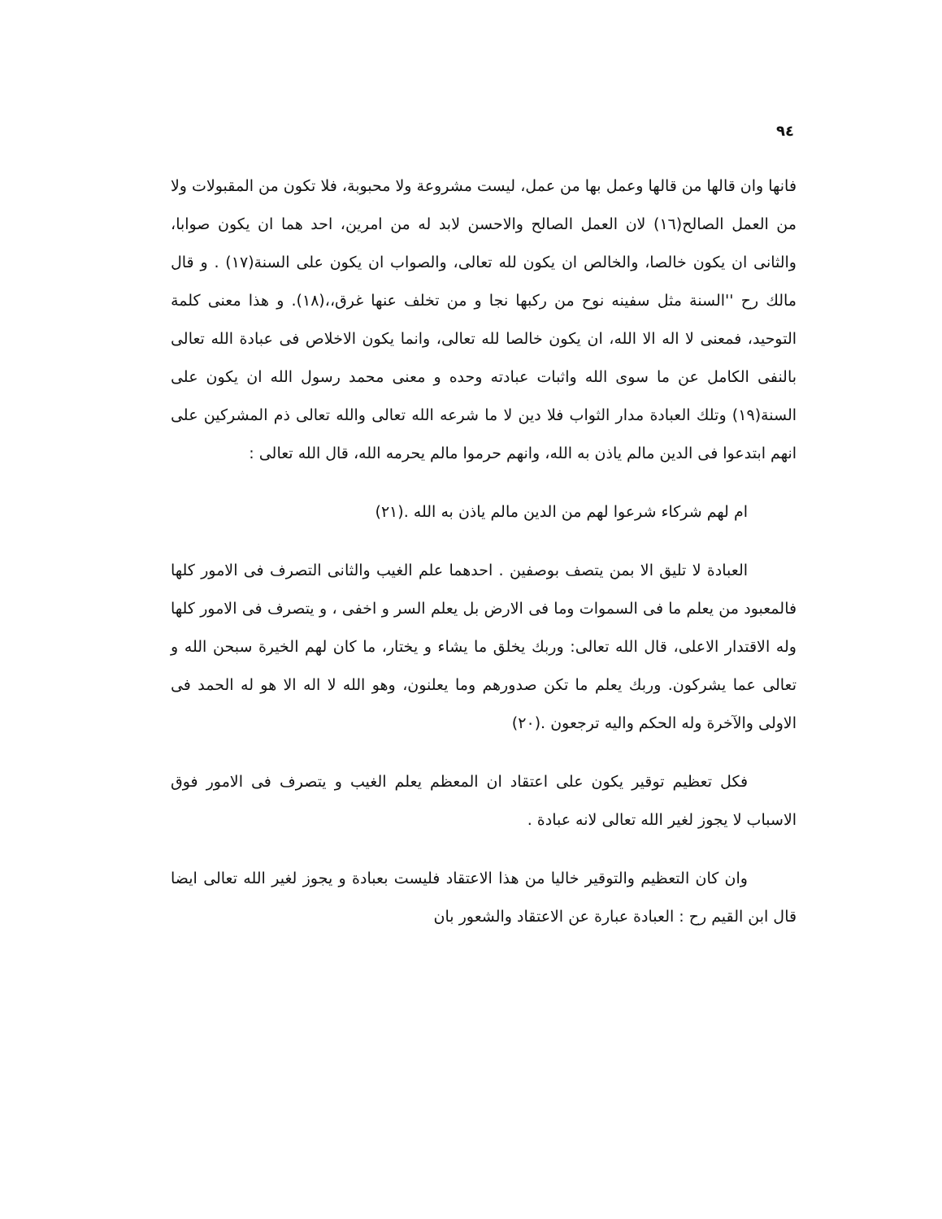٩٤
فانها وان قالها من قالها وعمل بها من عمل، ليست مشروعة ولا محبوبة، فلا تكون من المقبولات ولا من العمل الصالح(١٦) لان العمل الصالح والاحسن لابد له من امرين، احد هما ان يكون صوابا، والثانى ان يكون خالصا، والخالص ان يكون لله تعالى، والصواب ان يكون على السنة(١٧) . و قال مالك رح ''السنة مثل سفينه نوح من ركبها نجا و من تخلف عنها غرق،،(١٨). و هذا معنى كلمة التوحيد، فمعنى لا اله الا الله، ان يكون خالصا لله تعالى، وانما يكون الاخلاص فى عبادة الله تعالى بالنفى الكامل عن ما سوى الله واثبات عبادته وحده و معنى محمد رسول الله ان يكون على السنة(١٩) وتلك العبادة مدار الثواب فلا دين لا ما شرعه الله تعالى والله تعالى ذم المشركين على انهم ابتدعوا فى الدين مالم ياذن به الله، وانهم حرموا مالم يحرمه الله، قال الله تعالى :
ام لهم شركاء شرعوا لهم من الدين مالم ياذن به الله .(٢١)
العبادة لا تليق الا بمن يتصف بوصفين . احدهما علم الغيب والثانى التصرف فى الامور كلها فالمعبود من يعلم ما فى السموات وما فى الارض بل يعلم السر و اخفى ، و يتصرف فى الامور كلها وله الاقتدار الاعلى، قال الله تعالى: وربك يخلق ما يشاء و يختار، ما كان لهم الخيرة سبحن الله و تعالى عما يشركون. وربك يعلم ما تكن صدورهم وما يعلنون، وهو الله لا اله الا هو له الحمد فى الاولى والآخرة وله الحكم واليه ترجعون .(٢٠)
فكل تعظيم توقير يكون على اعتقاد ان المعظم يعلم الغيب و يتصرف فى الامور فوق الاسباب لا يجوز لغير الله تعالى لانه عبادة .
وان كان التعظيم والتوقير خاليا من هذا الاعتقاد فليست بعبادة و يجوز لغير الله تعالى ايضا قال ابن القيم رح : العبادة عبارة عن الاعتقاد والشعور بان